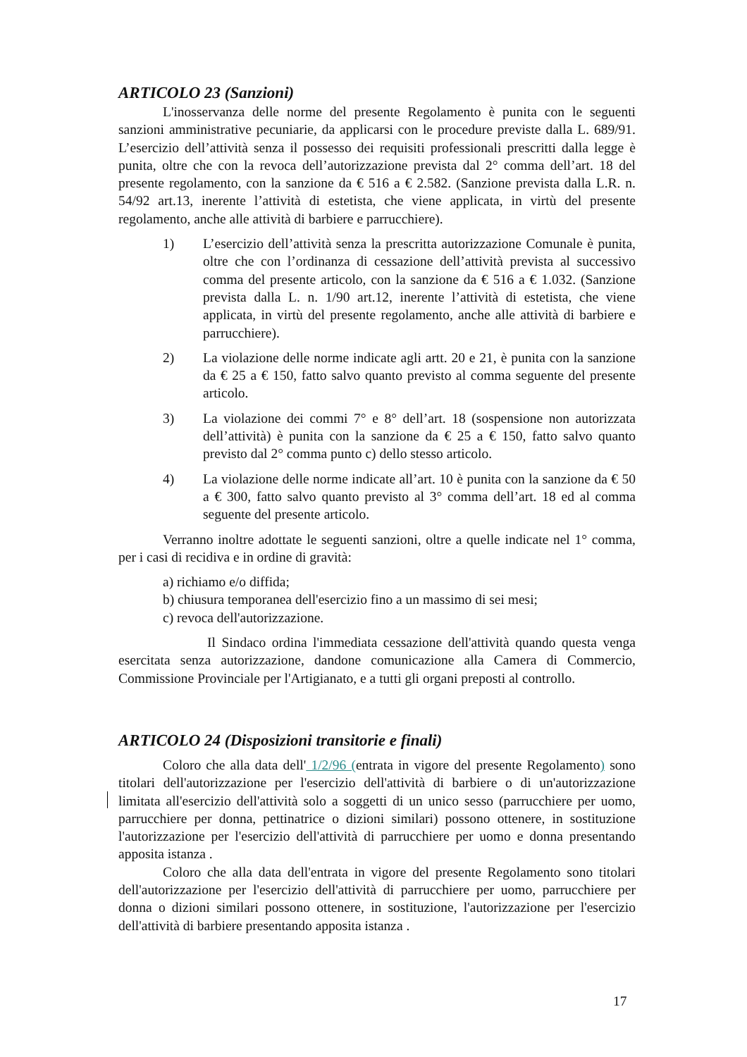ARTICOLO 23 (Sanzioni)
L'inosservanza delle norme del presente Regolamento è punita con le seguenti sanzioni amministrative pecuniarie, da applicarsi con le procedure previste dalla L. 689/91. L’esercizio dell’attività senza il possesso dei requisiti professionali prescritti dalla legge è punita, oltre che con la revoca dell’autorizzazione prevista dal 2° comma dell’art. 18 del presente regolamento, con la sanzione da € 516 a € 2.582. (Sanzione prevista dalla L.R. n. 54/92 art.13, inerente l’attività di estetista, che viene applicata, in virtù del presente regolamento, anche alle attività di barbiere e parrucchiere).
1) L’esercizio dell’attività senza la prescritta autorizzazione Comunale è punita, oltre che con l’ordinanza di cessazione dell’attività prevista al successivo comma del presente articolo, con la sanzione da € 516 a € 1.032. (Sanzione prevista dalla L. n. 1/90 art.12, inerente l’attività di estetista, che viene applicata, in virtù del presente regolamento, anche alle attività di barbiere e parrucchiere).
2) La violazione delle norme indicate agli artt. 20 e 21, è punita con la sanzione da € 25 a € 150, fatto salvo quanto previsto al comma seguente del presente articolo.
3) La violazione dei commi 7° e 8° dell’art. 18 (sospensione non autorizzata dell’attività) è punita con la sanzione da € 25 a € 150, fatto salvo quanto previsto dal 2° comma punto c) dello stesso articolo.
4) La violazione delle norme indicate all’art. 10 è punita con la sanzione da € 50 a € 300, fatto salvo quanto previsto al 3° comma dell’art. 18 ed al comma seguente del presente articolo.
Verranno inoltre adottate le seguenti sanzioni, oltre a quelle indicate nel 1° comma, per i casi di recidiva e in ordine di gravità:
a) richiamo e/o diffida;
b) chiusura temporanea dell'esercizio fino a un massimo di sei mesi;
c) revoca dell'autorizzazione.
Il Sindaco ordina l'immediata cessazione dell'attività quando questa venga esercitata senza autorizzazione, dandone comunicazione alla Camera di Commercio, Commissione Provinciale per l'Artigianato, e a tutti gli organi preposti al controllo.
ARTICOLO 24 (Disposizioni transitorie e finali)
Coloro che alla data dell' 1/2/96 (entrata in vigore del presente Regolamento) sono titolari dell'autorizzazione per l'esercizio dell'attività di barbiere o di un'autorizzazione limitata all'esercizio dell'attività solo a soggetti di un unico sesso (parrucchiere per uomo, parrucchiere per donna, pettinatrice o dizioni similari) possono ottenere, in sostituzione l'autorizzazione per l'esercizio dell'attività di parrucchiere per uomo e donna presentando apposita istanza .
Coloro che alla data dell'entrata in vigore del presente Regolamento sono titolari dell'autorizzazione per l'esercizio dell'attività di parrucchiere per uomo, parrucchiere per donna o dizioni similari possono ottenere, in sostituzione, l'autorizzazione per l'esercizio dell'attività di barbiere presentando apposita istanza .
17